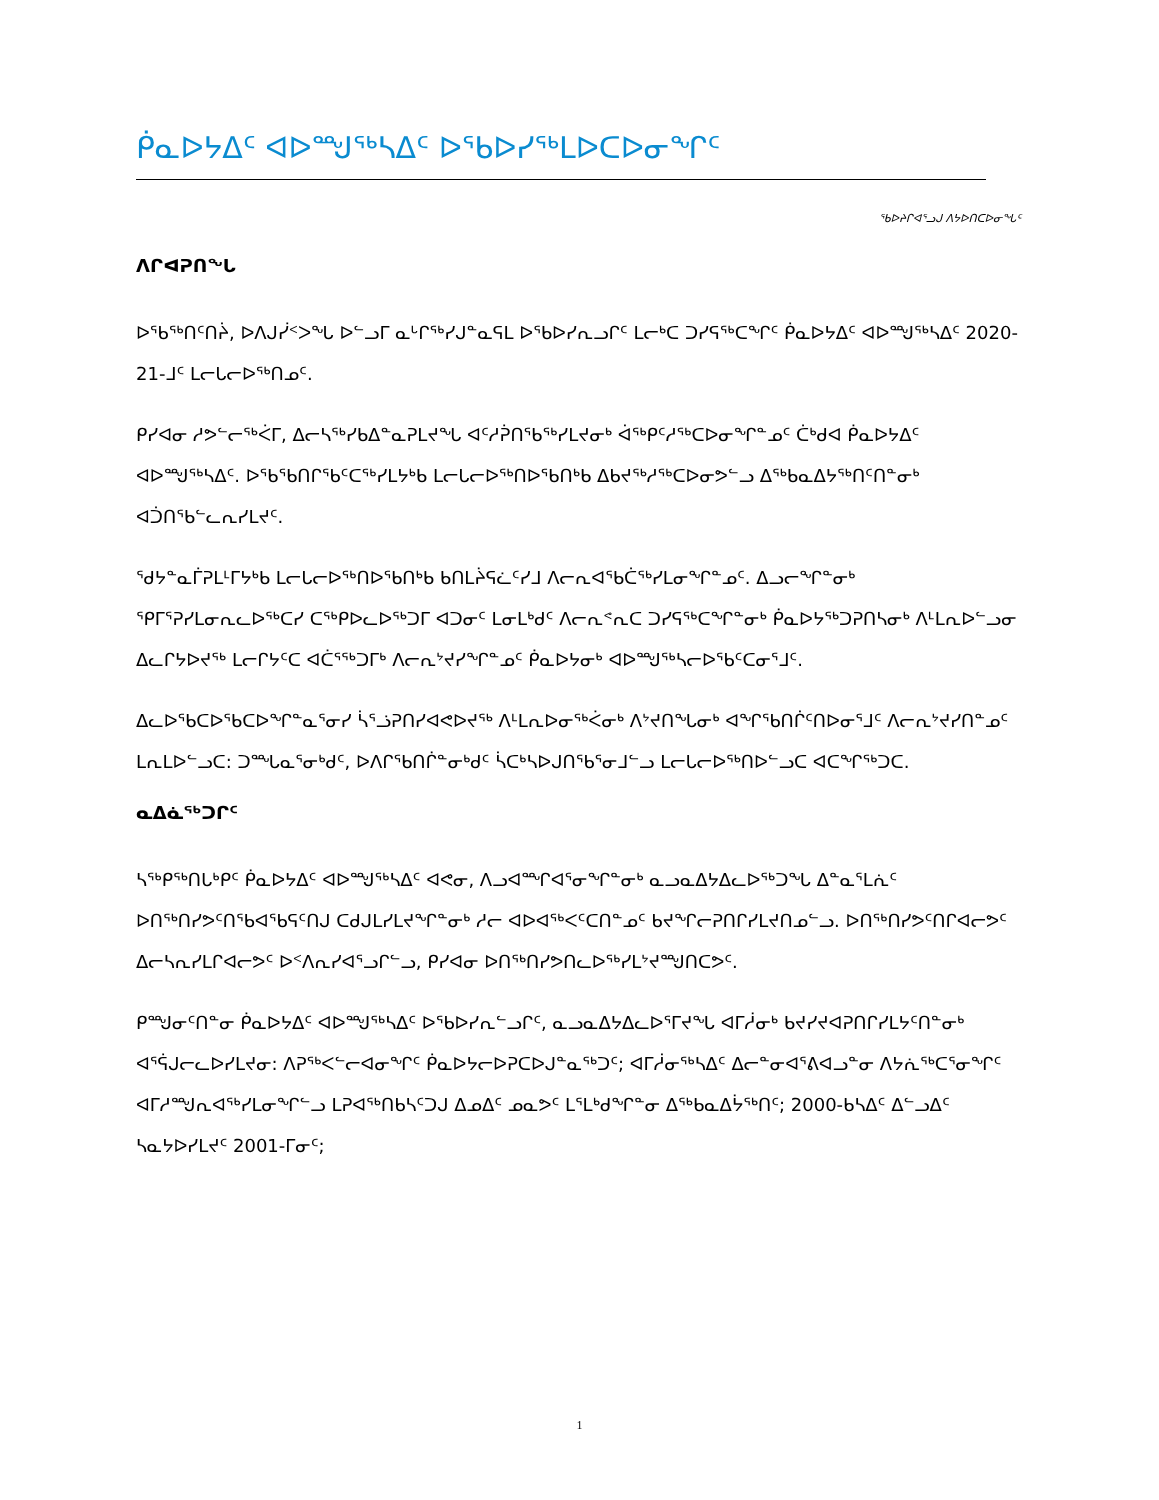ᑮᓇᐅᔭᐃᑦ ᐊᐅᙳᖅᓴᐃᑦ ᐅᖃᐅᓯᖅᒪᐅᑕᐅᓂᖏᑦ
ᖃᐅᔨᒋᐊᕐᓗᒍ ᐱᔭᐅᑎᑕᐅᓂᖓᑦ
ᐱᒋᐊᕈᑎᖓ
ᐅᖃᖅᑎᑦᑎᔩ, ᐅᐱᒍᓰᑉᐳᖓ ᐅᓪᓗᒥ ᓇᒡᒋᖅᓯᒍᓐᓇᕋᒪ ᐅᖃᐅᓯᕆᓗᒋᑦ ᒪᓕᒃᑕ ᑐᓯᕋᖅᑕᖏᑦ ᑮᓇᐅᔭᐃᑦ ᐊᐅᙳᖅᓴᐃᑦ 2020-21-ᒧᑦ ᒪᓕᒐᓕᐅᖅᑎᓄᑦ.
ᑭᓯᐊᓂ ᓱᕗᓪᓕᖅᐹᒥ, ᐃᓕᓴᖅᓯᑲᐃᓐᓇᕈᒪᔪᖓ ᐊᑦᓱᕉᑎᖃᖅᓯᒪᔪᓂᒃ ᐋᖅᑭᑦᓱᖅᑕᐅᓂᖏᓐᓄᑦ ᑖᒃᑯᐊ ᑮᓇᐅᔭᐃᑦ ᐊᐅᙳᖅᓴᐃᑦ. ᐅᖃᖃᑎᒋᖃᑦᑕᖅᓯᒪᔭᒃᑲ ᒪᓕᒐᓕᐅᖅᑎᐅᖃᑎᒃᑲ ᐃᑲᔪᖅᓱᖅᑕᐅᓂᕗᓪᓗ ᐃᖅᑲᓇᐃᔭᖅᑎᑦᑎᓐᓂᒃ ᐊᑑᑎᖃᓪᓚᕆᓯᒪᔪᑦ.
ᖁᔭᓐᓇᒦᕈᒪᒻᒥᔭᒃᑲ ᒪᓕᒐᓕᐅᖅᑎᐅᖃᑎᒃᑲ ᑲᑎᒪᔩᕋᓛᑦᓯᒧ ᐱᓕᕆᐊᖃᑖᖅᓯᒪᓂᖏᓐᓄᑦ. ᐃᓗᓕᖏᓐᓂᒃ ᕿᒥᕐᕈᓯᒪᓂᕆᓚᐅᖅᑕᓯ ᑕᖅᑭᐅᓚᐅᖅᑐᒥ ᐊᑐᓂᑦ ᒪᓂᒪᒃᑯᑦ ᐱᓕᕆᕝᕆᑕ ᑐᓯᕋᖅᑕᖏᓐᓂᒃ ᑮᓇᐅᔭᖅᑐᕈᑎᓴᓂᒃ ᐱᒻᒪᕆᐅᓪᓗᓂ ᐃᓚᒋᔭᐅᔪᖅ ᒪᓕᒋᔭᑦᑕ ᐊᑖᕐᖅᑐᒥᒃ ᐱᓕᕆᔾᔪᓯᖏᓐᓄᑦ ᑮᓇᐅᔭᓂᒃ ᐊᐅᙳᖅᓴᓕᐅᖃᑦᑕᓂᕐᒧᑦ.
ᐃᓚᐅᖃᑕᐅᖃᑕᐅᖏᓐᓇᕐᓂᓯ ᓵᕐᓘᕈᑎᓯᐊᕙᐅᔪᖅ ᐱᒻᒪᕆᐅᓂᖅᐹᓂᒃ ᐱᔾᔪᑎᖓᓂᒃ ᐊᖏᖃᑎᒌᑦᑎᐅᓂᕐᒧᑦ ᐱᓕᕆᔾᔪᓯᑎᓐᓄᑦ ᒪᕆᒪᐅᓪᓗᑕ: ᑐᙵᓇᕐᓂᒃᑯᑦ, ᐅᐱᒋᖃᑎᒌᓐᓂᒃᑯᑦ ᓵᑕᒃᓴᐅᒍᑎᖃᕐᓂᒧᓪᓗ ᒪᓕᒐᓕᐅᖅᑎᐅᓪᓗᑕ ᐊᑕᖏᖅᑐᑕ.
ᓇᐃᓈᖅᑐᒋᑦ
ᓴᖅᑭᖅᑎᒐᒃᑭᑦ ᑮᓇᐅᔭᐃᑦ ᐊᐅᙳᖅᓴᐃᑦ ᐊᕙᓂ, ᐱᓗᐊᙱᐊᕐᓂᖏᓐᓂᒃ ᓇᓗᓇᐃᔭᐃᓚᐅᖅᑐᖓ ᐃᓐᓇᕐᒪᕇᑦ ᐅᑎᖅᑎᓯᕗᑦᑎᕐᑲᐊᖃᕋᑦᑎᒍ ᑕᑯᒍᒪᓯᒪᔪᖏᓐᓂᒃ ᓱᓕ ᐊᐅᐊᖅᐸᑦᑕᑎᓐᓄᑦ ᑲᔪᖏᓕᕈᑎᒋᓯᒪᔪᑎᓄᓪᓗ. ᐅᑎᖅᑎᓯᕗᑦᑎᒋᐊᓕᕗᑦ ᐃᓕᓴᕆᓯᒪᒋᐊᓕᕗᑦ ᐅᑉᐱᕆᓯᐊᕐᓗᒋᓪᓗ, ᑭᓯᐊᓂ ᐅᑎᖅᑎᓯᕗᑎᓚᐅᖅᓯᒪᔾᔪᙳᑎᑕᕗᑦ.
ᑭᙳᓂᑦᑎᓐᓂ ᑮᓇᐅᔭᐃᑦ ᐊᐅᙳᖅᓴᐃᑦ ᐅᖃᐅᓯᕆᓪᓗᒋᑦ, ᓇᓗᓇᐃᔭᐃᓚᐅᕐᒥᔪᖓ ᐊᒥᓲᓂᒃ ᑲᔪᓯᔪᐊᕈᑎᒋᓯᒪᔭᑦᑎᓐᓂᒃ ᐊᕐᕌᒍᓕᓚᐅᓯᒪᔪᓂ: ᐱᕈᖅᐸᓪᓕᐊᓂᖏᑦ ᑮᓇᐅᔭᓕᐅᕈᑕᐅᒍᓐᓇᖅᑐᑦ; ᐊᒥᓲᓂᖅᓴᐃᑦ ᐃᓕᓐᓂᐊᕐᕕᐊᓗᓐᓂ ᐱᔭᕇᖅᑕᕐᓂᖏᑦ ᐊᒥᓱᙳᕆᐊᖅᓯᒪᓂᖏᓪᓗ ᒪᕈᐊᖅᑎᑲᓴᑦᑐᒍ ᐃᓄᐃᑦ ᓄᓇᕗᑦ ᒪᕐᒪᒃᑯᖏᓐᓂ ᐃᖅᑲᓇᐃᔮᖅᑎᑦ; 2000-ᑲᓴᐃᑦ ᐃᓪᓗᐃᑦ ᓴᓇᔭᐅᓯᒪᔪᑦ 2001-ᒥᓂᑦ;
1